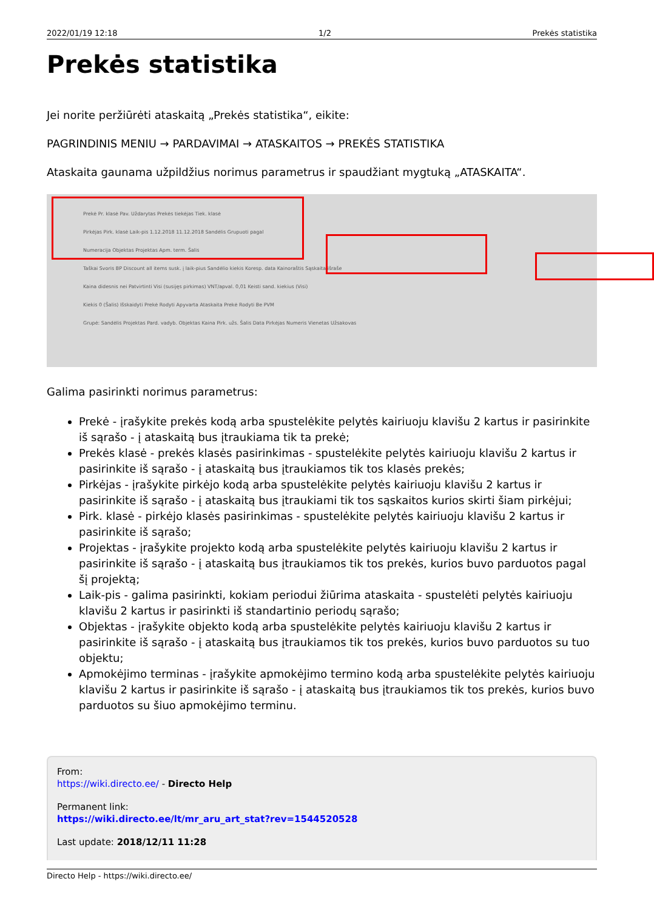2022/01/19 12:18 1/2 Prekės statistika
Prekės statistika
Jei norite peržiūrėti ataskaitą „Prekės statistika“, eikite:
PAGRINDINIS MENIU → PARDAVIMAI → ATASKAITOS → PREKĖS STATISTIKA
Ataskaita gaunama užpildžius norimus parametrus ir spaudžiant mygtuką „ATASKAITA“.
Prekė Pr. klasė Pav. Uždarytas Prekės tiekėjas Tiek. klasė
Pirkėjas Pirk. klasė Laik-pis 1.12.2018 11.12.2018 Sandėlis Grupuoti pagal
Numeracija Objektas Projektas Apm. term. Šalis
Taškai Svoris BP Discount all items susk. į laik-pius Sandėlio kiekis Koresp. data Kainoraštis Sąskaita išraše
Kaina didesnis nei Patvirtinti Visi (susijęs pirkimas) VNT/apval. 0,01 Keisti sand. kiekius (Visi)
Kiekis 0 (Šalis) Išskaidyti Prekė Rodyti Apyvarta Ataskaita Prekė Rodyti Be PVM
Grupė: Sandėlis Projektas Pard. vadyb. Objektas Kaina Pirk. užs. Šalis Data Pirkėjas Numeris Vienetas Užsakovas
Galima pasirinkti norimus parametrus:
Prekė - įrašykite prekės kodą arba spustelėkite pelytės kairiuoju klavišu 2 kartus ir pasirinkite iš sąrašo - į ataskaitą bus įtraukiama tik ta prekė;
Prekės klasė - prekės klasės pasirinkimas - spustelėkite pelytės kairiuoju klavišu 2 kartus ir pasirinkite iš sąrašo - į ataskaitą bus įtraukiamos tik tos klasės prekės;
Pirkėjas - įrašykite pirkėjo kodą arba spustelėkite pelytės kairiuoju klavišu 2 kartus ir pasirinkite iš sąrašo - į ataskaitą bus įtraukiami tik tos sąskaitos kurios skirti šiam pirkėjui;
Pirk. klasė - pirkėjo klasės pasirinkimas - spustelėkite pelytės kairiuoju klavišu 2 kartus ir pasirinkite iš sąrašo;
Projektas - įrašykite projekto kodą arba spustelėkite pelytės kairiuoju klavišu 2 kartus ir pasirinkite iš sąrašo - į ataskaitą bus įtraukiamos tik tos prekės, kurios buvo parduotos pagal šį projektą;
Laik-pis - galima pasirinkti, kokiam periodui žiūrima ataskaita - spustelėti pelytės kairiuoju klavišu 2 kartus ir pasirinkti iš standartinio periodų sąrašo;
Objektas - įrašykite objekto kodą arba spustelėkite pelytės kairiuoju klavišu 2 kartus ir pasirinkite iš sąrašo - į ataskaitą bus įtraukiamos tik tos prekės, kurios buvo parduotos su tuo objektu;
Apmokėjimo terminas - įrašykite apmokėjimo termino kodą arba spustelėkite pelytės kairiuoju klavišu 2 kartus ir pasirinkite iš sąrašo - į ataskaitą bus įtraukiamos tik tos prekės, kurios buvo parduotos su šiuo apmokėjimo terminu.
From:
https://wiki.directo.ee/ - Directo Help
Permanent link:
https://wiki.directo.ee/lt/mr_aru_art_stat?rev=1544520528
Last update: 2018/12/11 11:28
Directo Help - https://wiki.directo.ee/